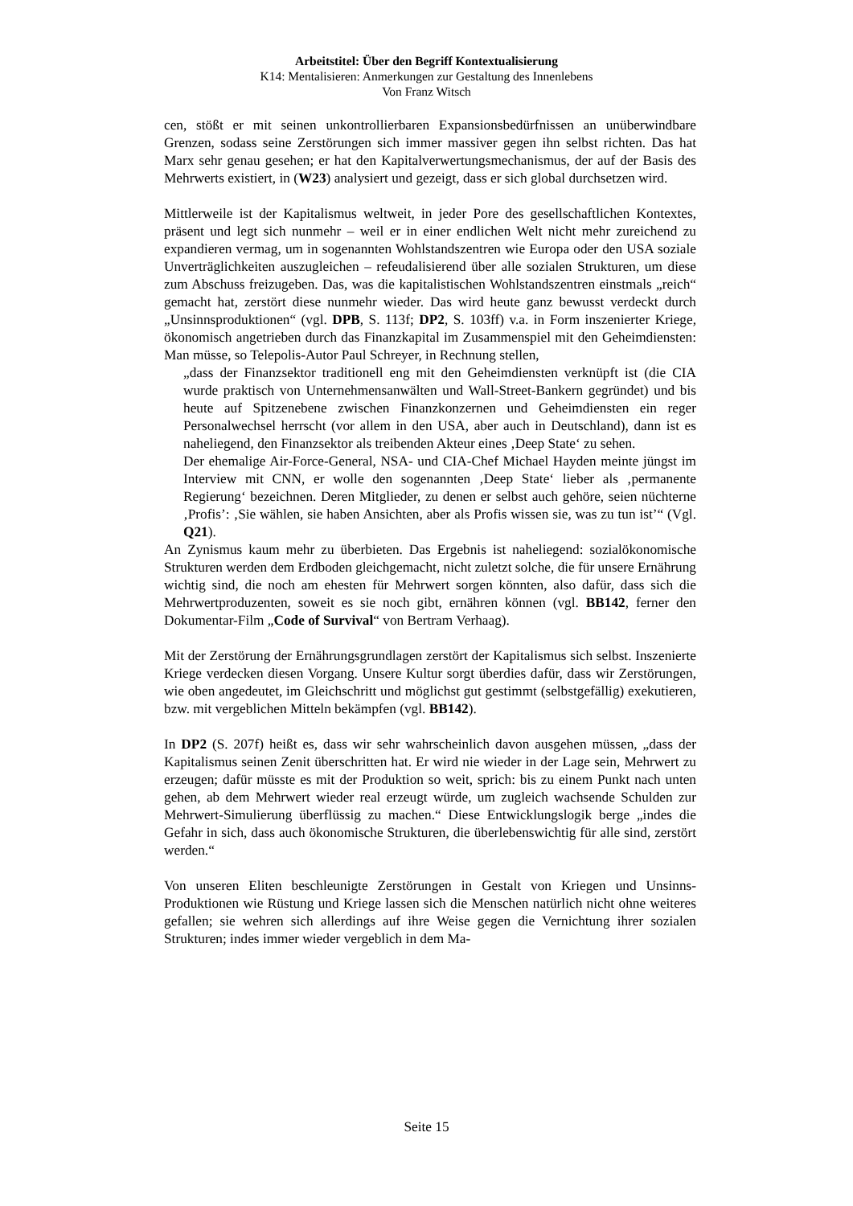Arbeitstitel: Über den Begriff Kontextualisierung
K14: Mentalisieren: Anmerkungen zur Gestaltung des Innenlebens
Von Franz Witsch
cen, stößt er mit seinen unkontrollierbaren Expansionsbedürfnissen an unüberwindbare Grenzen, sodass seine Zerstörungen sich immer massiver gegen ihn selbst richten. Das hat Marx sehr genau gesehen; er hat den Kapitalverwertungsmechanismus, der auf der Basis des Mehrwerts existiert, in (W23) analysiert und gezeigt, dass er sich global durchsetzen wird.
Mittlerweile ist der Kapitalismus weltweit, in jeder Pore des gesellschaftlichen Kontextes, präsent und legt sich nunmehr – weil er in einer endlichen Welt nicht mehr zureichend zu expandieren vermag, um in sogenannten Wohlstandszentren wie Europa oder den USA soziale Unverträglichkeiten auszugleichen – refeudalisierend über alle sozialen Strukturen, um diese zum Abschuss freizugeben. Das, was die kapitalistischen Wohlstandszentren einstmals „reich“ gemacht hat, zerstört diese nunmehr wieder. Das wird heute ganz bewusst verdeckt durch „Unsinnsproduktionen“ (vgl. DPB, S. 113f; DP2, S. 103ff) v.a. in Form inszenierter Kriege, ökonomisch angetrieben durch das Finanzkapital im Zusammenspiel mit den Geheimdiensten: Man müsse, so Telepolis-Autor Paul Schreyer, in Rechnung stellen,
„dass der Finanzsektor traditionell eng mit den Geheimdiensten verknüpft ist (die CIA wurde praktisch von Unternehmensanwälten und Wall-Street-Bankern gegründet) und bis heute auf Spitzenebene zwischen Finanzkonzernen und Geheimdiensten ein reger Personalwechsel herrscht (vor allem in den USA, aber auch in Deutschland), dann ist es naheliegend, den Finanzsektor als treibenden Akteur eines ‚Deep State‘ zu sehen.
Der ehemalige Air-Force-General, NSA- und CIA-Chef Michael Hayden meinte jüngst im Interview mit CNN, er wolle den sogenannten ‚Deep State‘ lieber als ‚permanente Regierung‘ bezeichnen. Deren Mitglieder, zu denen er selbst auch gehöre, seien nüchterne ‚Profis’: ‚Sie wählen, sie haben Ansichten, aber als Profis wissen sie, was zu tun ist’“ (Vgl. Q21).
An Zynismus kaum mehr zu überbieten. Das Ergebnis ist naheliegend: sozialökonomische Strukturen werden dem Erdboden gleichgemacht, nicht zuletzt solche, die für unsere Ernährung wichtig sind, die noch am ehesten für Mehrwert sorgen könnten, also dafür, dass sich die Mehrwertproduzenten, soweit es sie noch gibt, ernähren können (vgl. BB142, ferner den Dokumentar-Film „Code of Survival“ von Bertram Verhaag).
Mit der Zerstörung der Ernährungsgrundlagen zerstört der Kapitalismus sich selbst. Inszenierte Kriege verdecken diesen Vorgang. Unsere Kultur sorgt überdies dafür, dass wir Zerstörungen, wie oben angedeutet, im Gleichschritt und möglichst gut gestimmt (selbstgefällig) exekutieren, bzw. mit vergeblichen Mitteln bekämpfen (vgl. BB142).
In DP2 (S. 207f) heißt es, dass wir sehr wahrscheinlich davon ausgehen müssen, „dass der Kapitalismus seinen Zenit überschritten hat. Er wird nie wieder in der Lage sein, Mehrwert zu erzeugen; dafür müsste es mit der Produktion so weit, sprich: bis zu einem Punkt nach unten gehen, ab dem Mehrwert wieder real erzeugt würde, um zugleich wachsende Schulden zur Mehrwert-Simulierung überflüssig zu machen.“ Diese Entwicklungslogik berge „indes die Gefahr in sich, dass auch ökonomische Strukturen, die überlebenswichtig für alle sind, zerstört werden.“
Von unseren Eliten beschleunigte Zerstörungen in Gestalt von Kriegen und Unsinns-Produktionen wie Rüstung und Kriege lassen sich die Menschen natürlich nicht ohne weiteres gefallen; sie wehren sich allerdings auf ihre Weise gegen die Vernichtung ihrer sozialen Strukturen; indes immer wieder vergeblich in dem Ma-
Seite 15